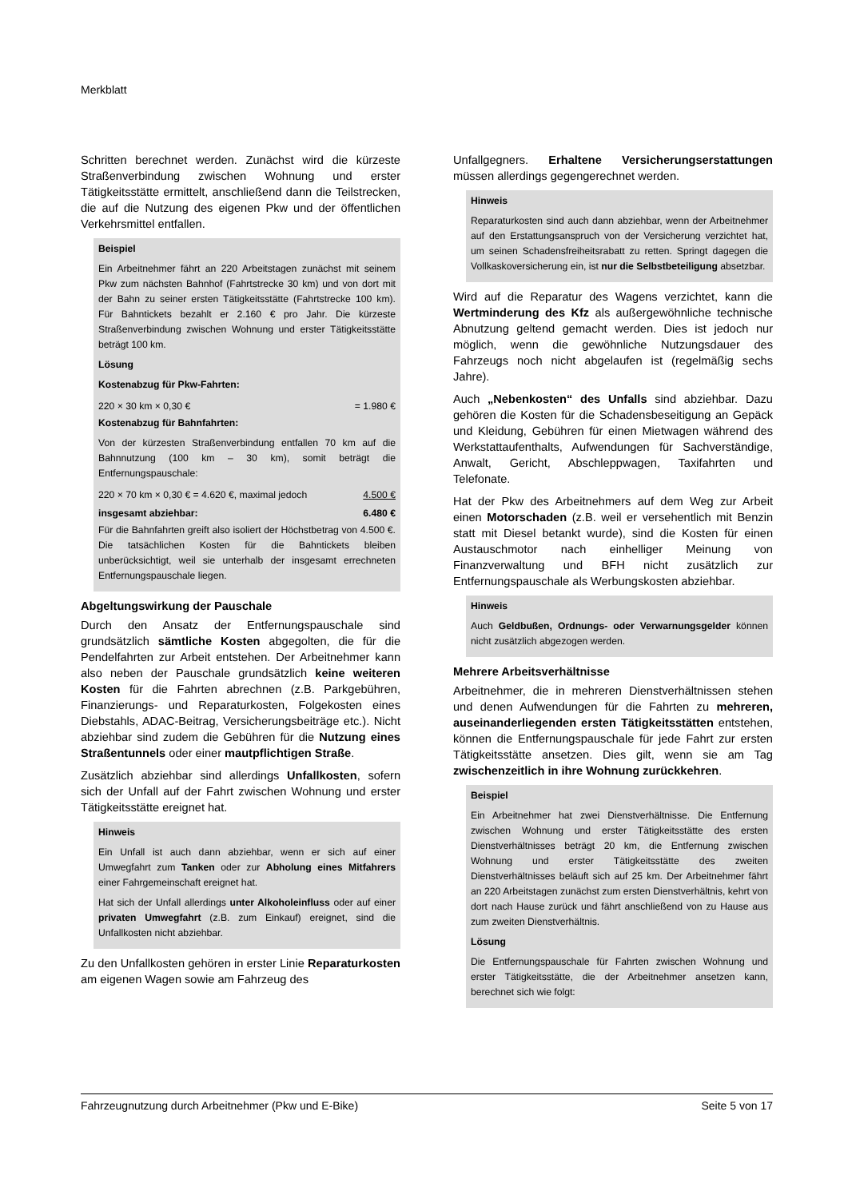Merkblatt
Schritten berechnet werden. Zunächst wird die kürzeste Straßenverbindung zwischen Wohnung und erster Tätigkeitsstätte ermittelt, anschließend dann die Teilstrecken, die auf die Nutzung des eigenen Pkw und der öffentlichen Verkehrsmittel entfallen.
Beispiel
Ein Arbeitnehmer fährt an 220 Arbeitstagen zunächst mit seinem Pkw zum nächsten Bahnhof (Fahrtstrecke 30 km) und von dort mit der Bahn zu seiner ersten Tätigkeitsstätte (Fahrtstrecke 100 km). Für Bahntickets bezahlt er 2.160 € pro Jahr. Die kürzeste Straßenverbindung zwischen Wohnung und erster Tätigkeitsstätte beträgt 100 km.
Lösung
Kostenabzug für Pkw-Fahrten:
| 220 × 30 km × 0,30 € | = 1.980 € |
Kostenabzug für Bahnfahrten:
Von der kürzesten Straßenverbindung entfallen 70 km auf die Bahnnutzung (100 km – 30 km), somit beträgt die Entfernungspauschale:
| 220 × 70 km × 0,30 € = 4.620 €, maximal jedoch | 4.500 € |
| insgesamt abziehbar: | 6.480 € |
Für die Bahnfahrten greift also isoliert der Höchstbetrag von 4.500 €. Die tatsächlichen Kosten für die Bahntickets bleiben unberücksichtigt, weil sie unterhalb der insgesamt errechneten Entfernungspauschale liegen.
Abgeltungswirkung der Pauschale
Durch den Ansatz der Entfernungspauschale sind grundsätzlich sämtliche Kosten abgegolten, die für die Pendelfahrten zur Arbeit entstehen. Der Arbeitnehmer kann also neben der Pauschale grundsätzlich keine weiteren Kosten für die Fahrten abrechnen (z.B. Parkgebühren, Finanzierungs- und Reparaturkosten, Folgekosten eines Diebstahls, ADAC-Beitrag, Versicherungsbeiträge etc.). Nicht abziehbar sind zudem die Gebühren für die Nutzung eines Straßentunnels oder einer mautpflichtigen Straße.
Zusätzlich abziehbar sind allerdings Unfallkosten, sofern sich der Unfall auf der Fahrt zwischen Wohnung und erster Tätigkeitsstätte ereignet hat.
Hinweis
Ein Unfall ist auch dann abziehbar, wenn er sich auf einer Umwegfahrt zum Tanken oder zur Abholung eines Mitfahrers einer Fahrgemeinschaft ereignet hat.
Hat sich der Unfall allerdings unter Alkoholeinfluss oder auf einer privaten Umwegfahrt (z.B. zum Einkauf) ereignet, sind die Unfallkosten nicht abziehbar.
Zu den Unfallkosten gehören in erster Linie Reparaturkosten am eigenen Wagen sowie am Fahrzeug des
Unfallgegners. Erhaltene Versicherungserstattungen müssen allerdings gegengerechnet werden.
Hinweis
Reparaturkosten sind auch dann abziehbar, wenn der Arbeitnehmer auf den Erstattungsanspruch von der Versicherung verzichtet hat, um seinen Schadensfreiheitsrabatt zu retten. Springt dagegen die Vollkaskoversicherung ein, ist nur die Selbstbeteiligung absetzbar.
Wird auf die Reparatur des Wagens verzichtet, kann die Wertminderung des Kfz als außergewöhnliche technische Abnutzung geltend gemacht werden. Dies ist jedoch nur möglich, wenn die gewöhnliche Nutzungsdauer des Fahrzeugs noch nicht abgelaufen ist (regelmäßig sechs Jahre).
Auch „Nebenkosten“ des Unfalls sind abziehbar. Dazu gehören die Kosten für die Schadensbeseitigung an Gepäck und Kleidung, Gebühren für einen Mietwagen während des Werkstattaufenthalts, Aufwendungen für Sachverständige, Anwalt, Gericht, Abschleppwagen, Taxifahrten und Telefonate.
Hat der Pkw des Arbeitnehmers auf dem Weg zur Arbeit einen Motorschaden (z.B. weil er versehentlich mit Benzin statt mit Diesel betankt wurde), sind die Kosten für einen Austauschmotor nach einhelliger Meinung von Finanzverwaltung und BFH nicht zusätzlich zur Entfernungspauschale als Werbungskosten abziehbar.
Hinweis
Auch Geldbußen, Ordnungs- oder Verwarnungsgelder können nicht zusätzlich abgezogen werden.
Mehrere Arbeitsverhältnisse
Arbeitnehmer, die in mehreren Dienstverhältnissen stehen und denen Aufwendungen für die Fahrten zu mehreren, auseinanderliegenden ersten Tätigkeitsstätten entstehen, können die Entfernungspauschale für jede Fahrt zur ersten Tätigkeitsstätte ansetzen. Dies gilt, wenn sie am Tag zwischenzeitlich in ihre Wohnung zurückkehren.
Beispiel
Ein Arbeitnehmer hat zwei Dienstverhältnisse. Die Entfernung zwischen Wohnung und erster Tätigkeitsstätte des ersten Dienstverhältnisses beträgt 20 km, die Entfernung zwischen Wohnung und erster Tätigkeitsstätte des zweiten Dienstverhältnisses beläuft sich auf 25 km. Der Arbeitnehmer fährt an 220 Arbeitstagen zunächst zum ersten Dienstverhältnis, kehrt von dort nach Hause zurück und fährt anschließend von zu Hause aus zum zweiten Dienstverhältnis.
Lösung
Die Entfernungspauschale für Fahrten zwischen Wohnung und erster Tätigkeitsstätte, die der Arbeitnehmer ansetzen kann, berechnet sich wie folgt:
Fahrzeugnutzung durch Arbeitnehmer (Pkw und E-Bike) Seite 5 von 17